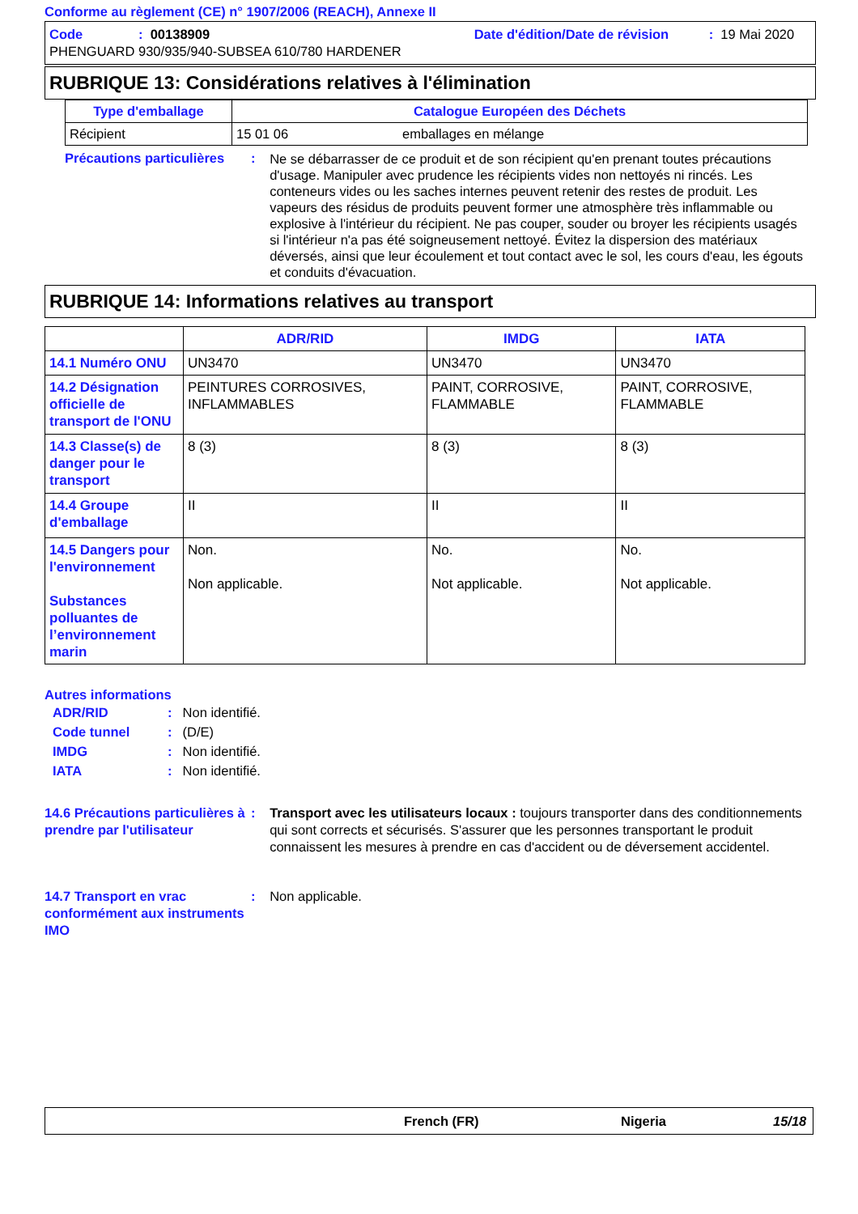Conforme au règlement (CE) n° 1907/2006 (REACH), Annexe II
Code: 00138909 Date d'édition/Date de révision: 19 Mai 2020
PHENGUARD 930/935/940-SUBSEA 610/780 HARDENER
RUBRIQUE 13: Considérations relatives à l'élimination
| Type d'emballage | Catalogue Européen des Déchets | |
| --- | --- | --- |
| Récipient | 15 01 06 | emballages en mélange |
Précautions particulières: Ne se débarrasser de ce produit et de son récipient qu'en prenant toutes précautions d'usage. Manipuler avec prudence les récipients vides non nettoyés ni rincés. Les conteneurs vides ou les saches internes peuvent retenir des restes de produit. Les vapeurs des résidus de produits peuvent former une atmosphère très inflammable ou explosive à l'intérieur du récipient. Ne pas couper, souder ou broyer les récipients usagés si l'intérieur n'a pas été soigneusement nettoyé. Évitez la dispersion des matériaux déversés, ainsi que leur écoulement et tout contact avec le sol, les cours d'eau, les égouts et conduits d'évacuation.
RUBRIQUE 14: Informations relatives au transport
| | ADR/RID | IMDG | IATA |
| --- | --- | --- | --- |
| 14.1 Numéro ONU | UN3470 | UN3470 | UN3470 |
| 14.2 Désignation officielle de transport de l'ONU | PEINTURES CORROSIVES, INFLAMMABLES | PAINT, CORROSIVE, FLAMMABLE | PAINT, CORROSIVE, FLAMMABLE |
| 14.3 Classe(s) de danger pour le transport | 8 (3) | 8 (3) | 8 (3) |
| 14.4 Groupe d'emballage | II | II | II |
| 14.5 Dangers pour l'environnement Substances polluantes de l’environnement marin | Non. Non applicable. | No. Not applicable. | No. Not applicable. |
Autres informations
ADR/RID: Non identifié.
Code tunnel: (D/E)
IMDG: Non identifié.
IATA: Non identifié.
14.6 Précautions particulières à prendre par l'utilisateur: Transport avec les utilisateurs locaux : toujours transporter dans des conditionnements qui sont corrects et sécurisés. S'assurer que les personnes transportant le produit connaissent les mesures à prendre en cas d'accident ou de déversement accidentel.
14.7 Transport en vrac conformément aux instruments IMO: Non applicable.
French (FR) Nigeria 15/18